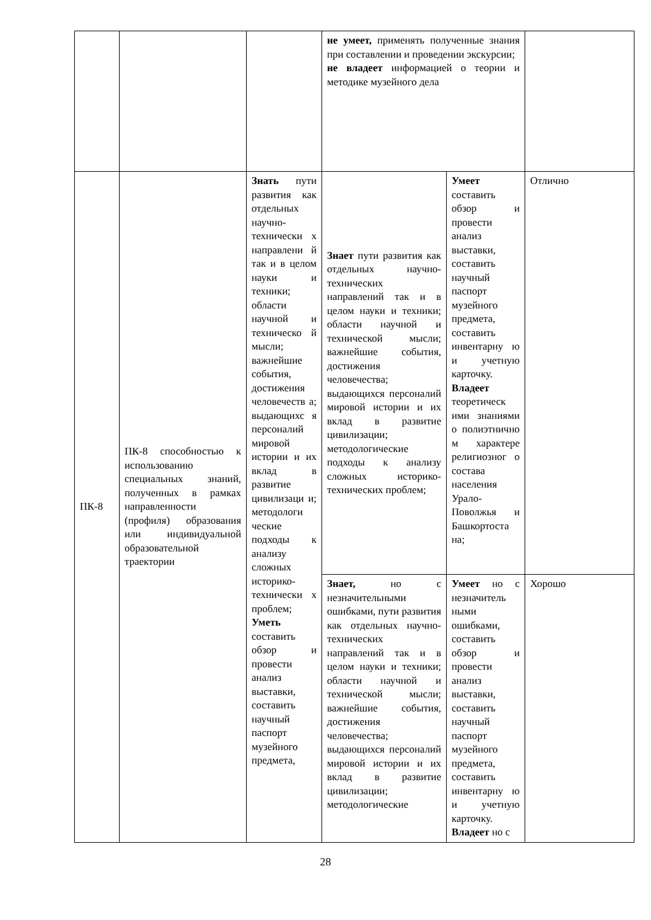| | | | не умеет, применять полученные знания при составлении и проведении экскурсии; не владеет информацией о теории и методике музейного дела | | |
| ПК-8 | ПК-8 способностью к использованию специальных знаний, полученных в рамках направленности (профиля) образования или индивидуальной образовательной траектории | Знать пути развития как отдельных научно-технически х направлени й так и в целом науки и техники; области научной и техническо й мысли; важнейшие события, достижения человечеств а; выдающихс я персоналий мировой истории и их вклад в развитие цивилизаци и; методологи ческие подходы к анализу сложных историко-технически х проблем; Уметь составить обзор и провести анализ выставки, составить научный паспорт музейного предмета, | Знает пути развития как отдельных научно-технических направлений так и в целом науки и техники; области научной и технической мысли; важнейшие события, достижения человечества; выдающихся персоналий мировой истории и их вклад в развитие цивилизации; методологические подходы к анализу сложных историко-технических проблем; | Умеет составить обзор и провести анализ выставки, составить научный паспорт музейного предмета, составить инвентарну ю и учетную карточку. Владеет теоретическ ими знаниями о полиэтнично м характере религиозног о состава населения Урало-Поволжья и Башкортоста на; | Отлично |
| | | | Знает, но с незначительными ошибками, пути развития как отдельных научно-технических направлений так и в целом науки и техники; области научной и технической мысли; важнейшие события, достижения человечества; выдающихся персоналий мировой истории и их вклад в развитие цивилизации; методологические | Умеет но с незначитель ными ошибками, составить обзор и провести анализ выставки, составить научный паспорт музейного предмета, составить инвентарну ю и учетную карточку. Владеет но с | Хорошо |
28